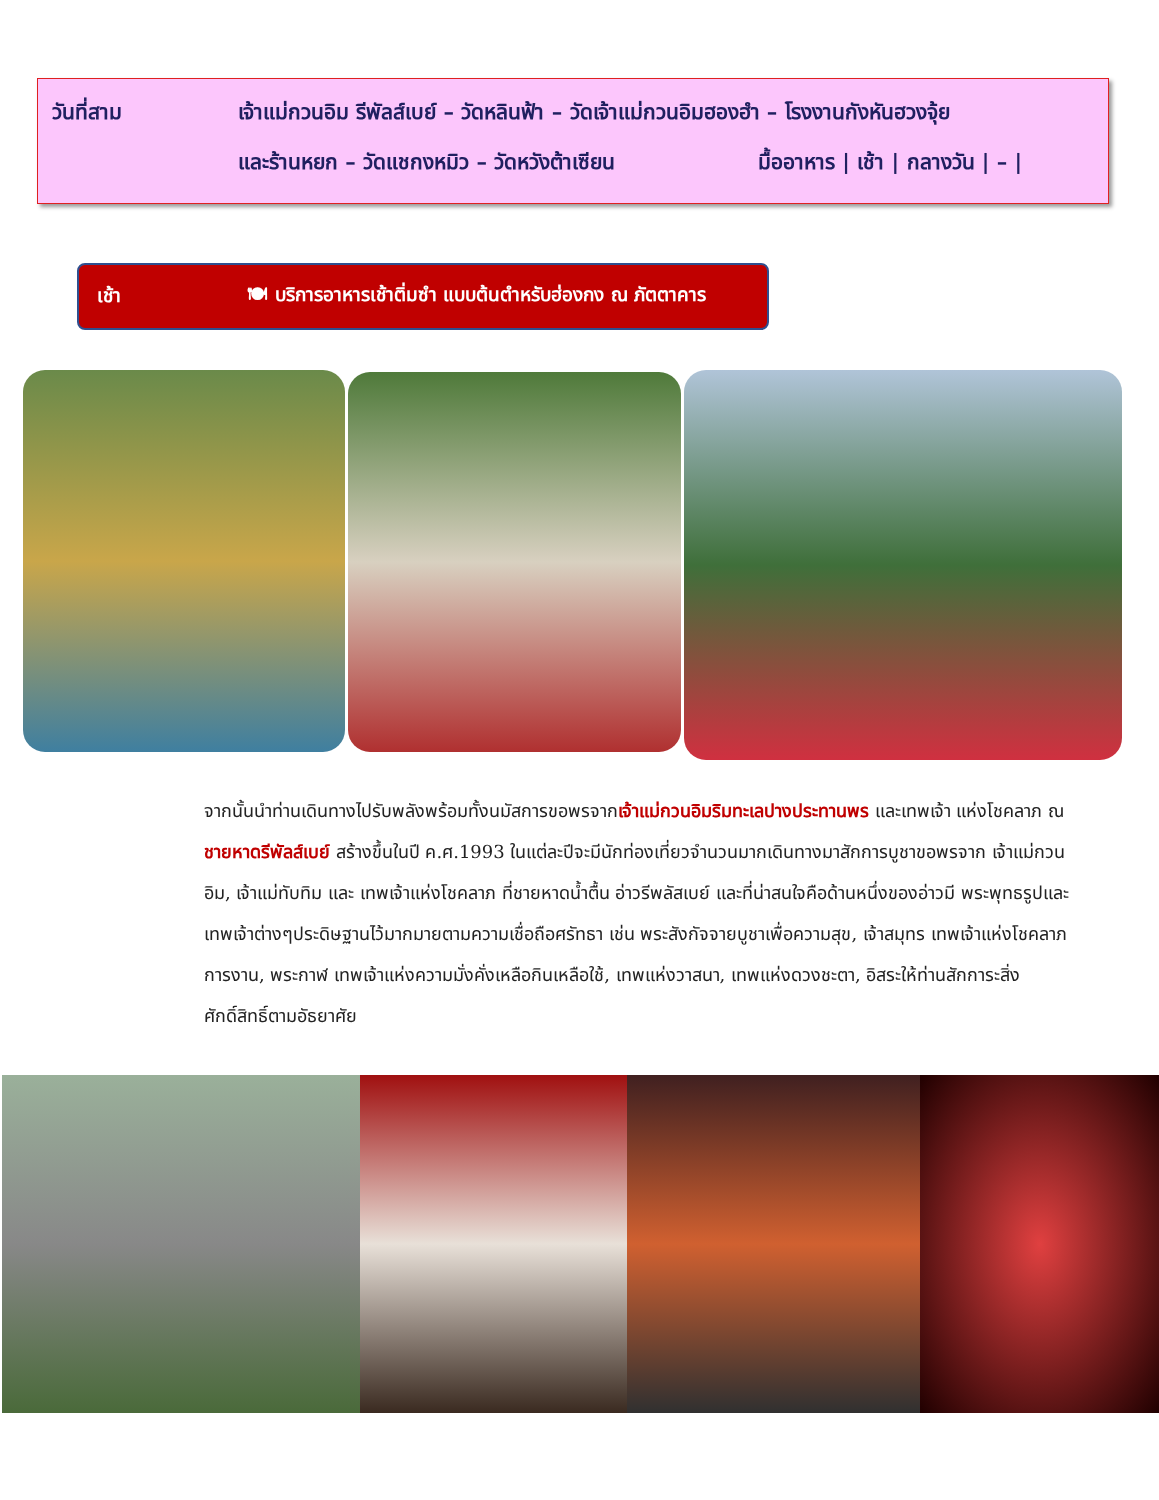วันที่สาม เจ้าแม่กวนอิม รีพัลส์เบย์ – วัดหลินฟ้า – วัดเจ้าแม่กวนอิมฮองฮำ – โรงงานกังหันฮวงจุ้ย
และร้านหยก – วัดแชกงหมิว – วัดหวังต้าเซียน มื้ออาหาร | เช้า | กลางวัน | – |
เช้า 🍽 บริการอาหารเช้าติ่มซำ แบบต้นตำหรับฮ่องกง ณ ภัตตาคาร
จากนั้นนำท่านเดินทางไปรับพลังพร้อมทั้งนมัสการขอพรจากเจ้าแม่กวนอิมริมทะเลปางประทานพร และเทพเจ้า แห่งโชคลาภ ณ ชายหาดรีพัลส์เบย์ สร้างขึ้นในปี ค.ศ.1993 ในแต่ละปีจะมีนักท่องเที่ยวจำนวนมากเดินทางมาสักการบูชาขอพรจาก เจ้าแม่กวนอิม, เจ้าแม่ทับทิม และ เทพเจ้าแห่งโชคลาภ ที่ชายหาดน้ำตื้น อ่าวรีพลัสเบย์ และที่น่าสนใจคือด้านหนึ่งของอ่าวมี พระพุทธรูปและเทพเจ้าต่างๆประดิษฐานไว้มากมายตามความเชื่อถือศรัทธา เช่น พระสังกัจจายบูชาเพื่อความสุข, เจ้าสมุทร เทพเจ้าแห่งโชคลาภการงาน, พระกาฬ เทพเจ้าแห่งความมั่งคั่งเหลือกินเหลือใช้, เทพแห่งวาสนา, เทพแห่งดวงชะตา, อิสระให้ท่านสักการะสิ่งศักดิ์สิทธิ์ตามอัธยาศัย